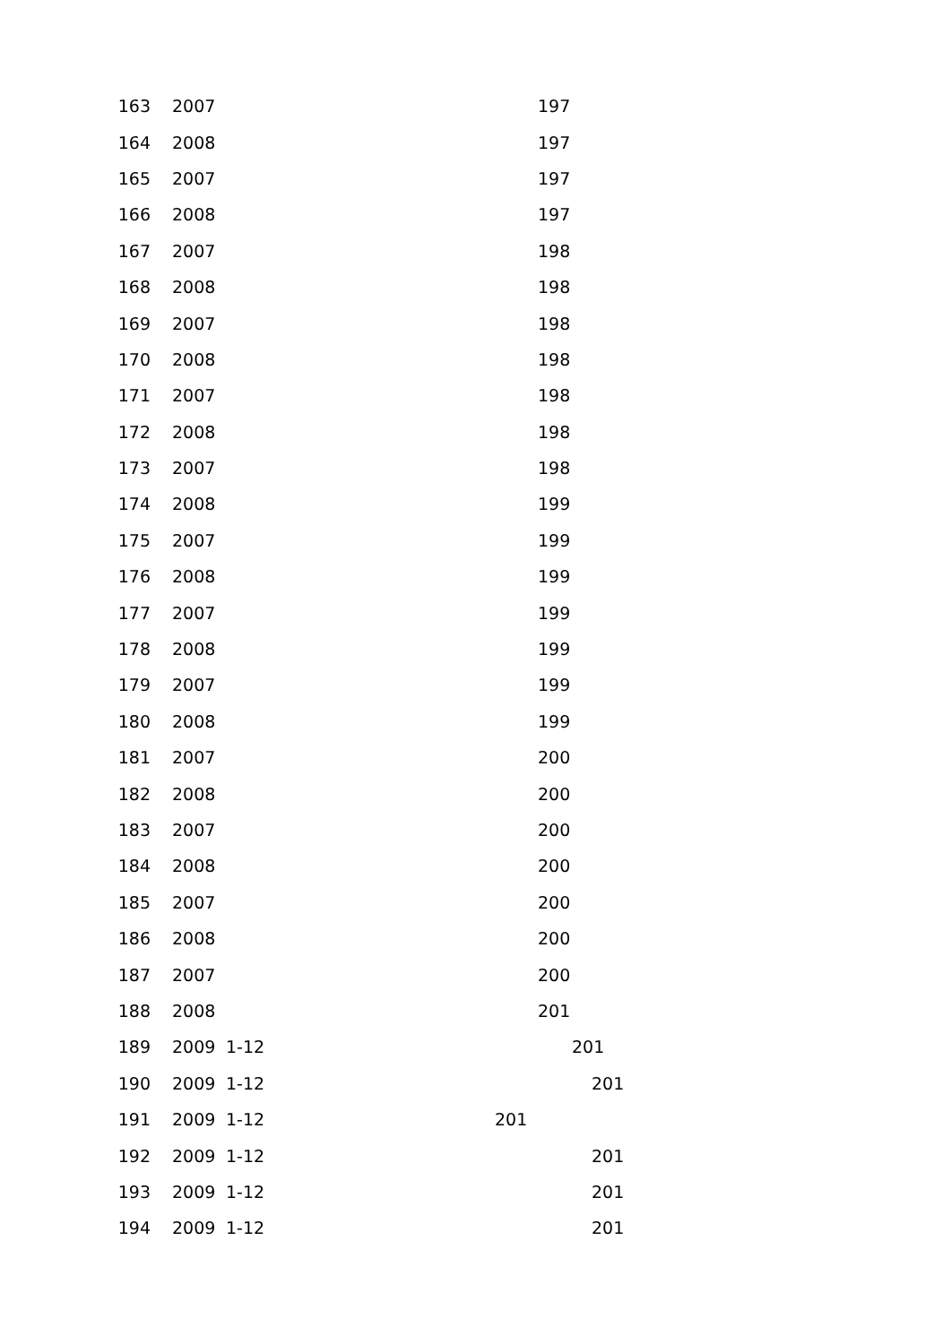163 2007 197
164 2008 197
165 2007 197
166 2008 197
167 2007 198
168 2008 198
169 2007 198
170 2008 198
171 2007 198
172 2008 198
173 2007 198
174 2008 199
175 2007 199
176 2008 199
177 2007 199
178 2008 199
179 2007 199
180 2008 199
181 2007 200
182 2008 200
183 2007 200
184 2008 200
185 2007 200
186 2008 200
187 2007 200
188 2008 201
189 2009 1-12 201
190 2009 1-12 201
191 2009 1-12 201
192 2009 1-12 201
193 2009 1-12 201
194 2009 1-12 201